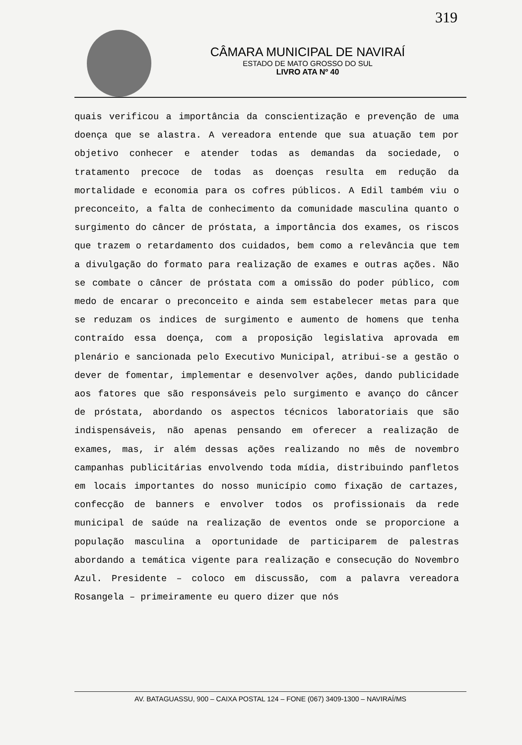319
CÂMARA MUNICIPAL DE NAVIRAÍ
ESTADO DE MATO GROSSO DO SUL
LIVRO ATA Nº 40
quais verificou a importância da conscientização e prevenção de uma doença que se alastra. A vereadora entende que sua atuação tem por objetivo conhecer e atender todas as demandas da sociedade, o tratamento precoce de todas as doenças resulta em redução da mortalidade e economia para os cofres públicos. A Edil também viu o preconceito, a falta de conhecimento da comunidade masculina quanto o surgimento do câncer de próstata, a importância dos exames, os riscos que trazem o retardamento dos cuidados, bem como a relevância que tem a divulgação do formato para realização de exames e outras ações. Não se combate o câncer de próstata com a omissão do poder público, com medo de encarar o preconceito e ainda sem estabelecer metas para que se reduzam os indices de surgimento e aumento de homens que tenha contraído essa doença, com a proposição legislativa aprovada em plenário e sancionada pelo Executivo Municipal, atribui-se a gestão o dever de fomentar, implementar e desenvolver ações, dando publicidade aos fatores que são responsáveis pelo surgimento e avanço do câncer de próstata, abordando os aspectos técnicos laboratoriais que são indispensáveis, não apenas pensando em oferecer a realização de exames, mas, ir além dessas ações realizando no mês de novembro campanhas publicitárias envolvendo toda mídia, distribuindo panfletos em locais importantes do nosso município como fixação de cartazes, confecção de banners e envolver todos os profissionais da rede municipal de saúde na realização de eventos onde se proporcione a população masculina a oportunidade de participarem de palestras abordando a temática vigente para realização e consecução do Novembro Azul. Presidente – coloco em discussão, com a palavra vereadora Rosangela – primeiramente eu quero dizer que nós
AV. BATAGUASSU, 900 – CAIXA POSTAL 124 – FONE (067) 3409-1300 – NAVIRAÍ/MS